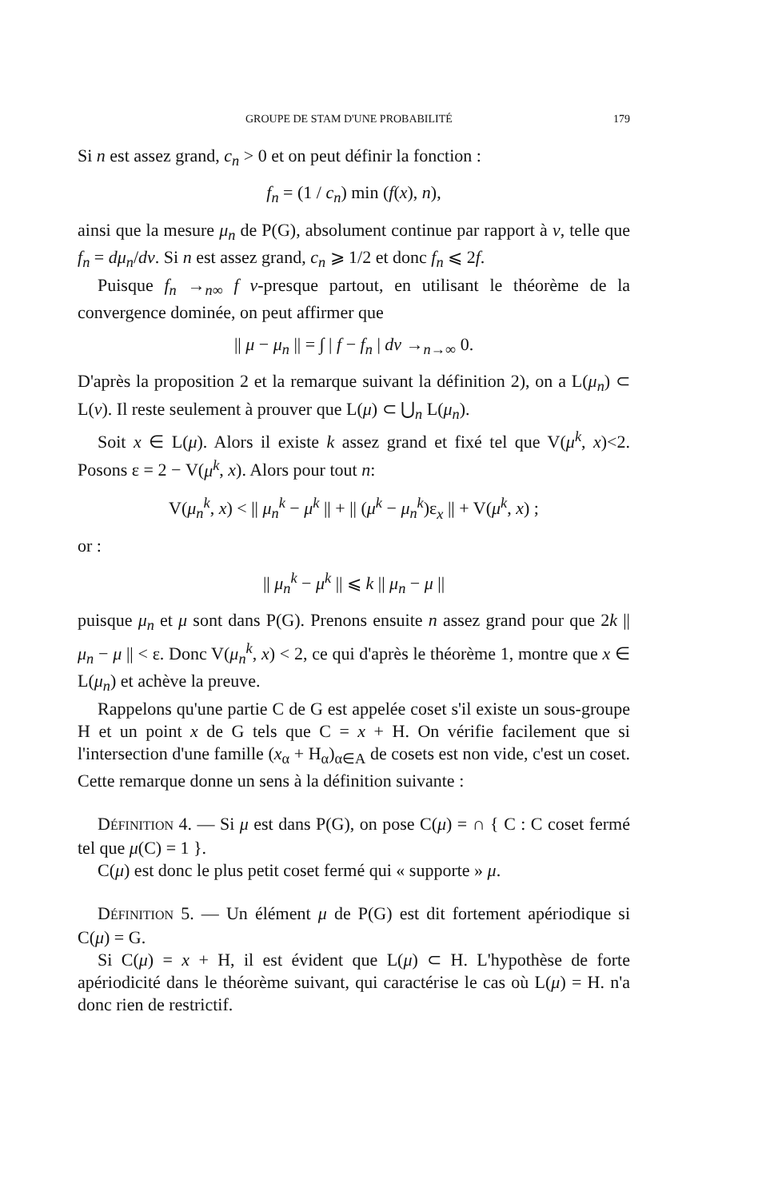GROUPE DE STAM D'UNE PROBABILITÉ 179
Si n est assez grand, c<sub>n</sub> > 0 et on peut définir la fonction :
f<sub>n</sub> = (1 / c<sub>n</sub>) min (f(x), n),
ainsi que la mesure μ<sub>n</sub> de P(G), absolument continue par rapport à ν, telle que f<sub>n</sub> = dμ<sub>n</sub>/dν. Si n est assez grand, c<sub>n</sub> ⩾ 1/2 et donc f<sub>n</sub> ⩽ 2f.
Puisque f<sub>n</sub> →<sub>n∞</sub> f ν-presque partout, en utilisant le théorème de la convergence dominée, on peut affirmer que
|| μ − μ<sub>n</sub> || = ∫ | f − f<sub>n</sub> | dν →<sub>n→∞</sub> 0.
D'après la proposition 2 et la remarque suivant la définition 2), on a L(μ<sub>n</sub>) ⊂ L(ν). Il reste seulement à prouver que L(μ) ⊂ ⋃<sub>n</sub> L(μ<sub>n</sub>).
Soit x ∈ L(μ). Alors il existe k assez grand et fixé tel que V(μ<sup>k</sup>, x)<2. Posons ε = 2 − V(μ<sup>k</sup>, x). Alors pour tout n:
V(μ<sub>n</sub><sup>k</sup>, x) < || μ<sub>n</sub><sup>k</sup> − μ<sup>k</sup> || + || (μ<sup>k</sup> − μ<sub>n</sub><sup>k</sup>)ε<sub>x</sub> || + V(μ<sup>k</sup>, x) ;
or :
|| μ<sub>n</sub><sup>k</sup> − μ<sup>k</sup> || ⩽ k || μ<sub>n</sub> − μ ||
puisque μ<sub>n</sub> et μ sont dans P(G). Prenons ensuite n assez grand pour que 2k || μ<sub>n</sub> − μ || < ε. Donc V(μ<sub>n</sub><sup>k</sup>, x) < 2, ce qui d'après le théorème 1, montre que x ∈ L(μ<sub>n</sub>) et achève la preuve.
Rappelons qu'une partie C de G est appelée coset s'il existe un sous-groupe H et un point x de G tels que C = x + H. On vérifie facilement que si l'intersection d'une famille (x<sub>α</sub> + H<sub>α</sub>)<sub>α∈A</sub> de cosets est non vide, c'est un coset. Cette remarque donne un sens à la définition suivante :
DÉFINITION 4. — Si μ est dans P(G), on pose C(μ) = ∩ { C : C coset fermé tel que μ(C) = 1 }.
C(μ) est donc le plus petit coset fermé qui « supporte » μ.
DÉFINITION 5. — Un élément μ de P(G) est dit fortement apériodique si C(μ) = G.
Si C(μ) = x + H, il est évident que L(μ) ⊂ H. L'hypothèse de forte apériodicité dans le théorème suivant, qui caractérise le cas où L(μ) = H. n'a donc rien de restrictif.